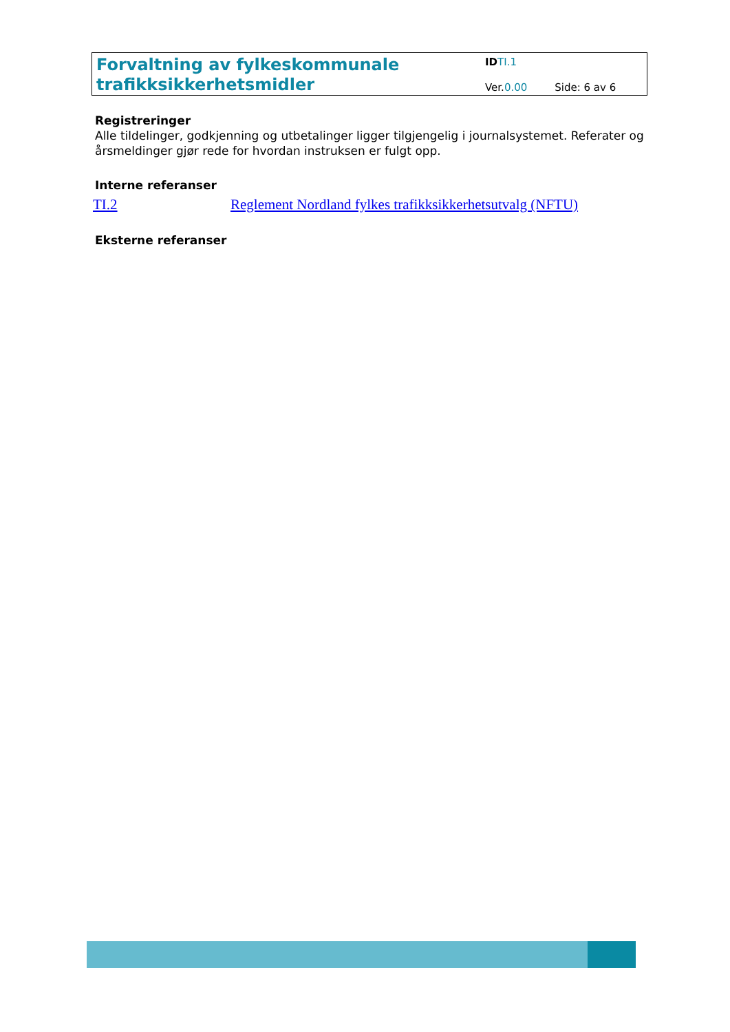Forvaltning av fylkeskommunale trafikksikkerhetsmidler
ID TI.1
Ver.0.00 Side: 6 av 6
Registreringer
Alle tildelinger, godkjenning og utbetalinger ligger tilgjengelig i journalsystemet. Referater og årsmeldinger gjør rede for hvordan instruksen er fulgt opp.
Interne referanser
TI.2 Reglement Nordland fylkes trafikksikkerhetsutvalg (NFTU)
Eksterne referanser